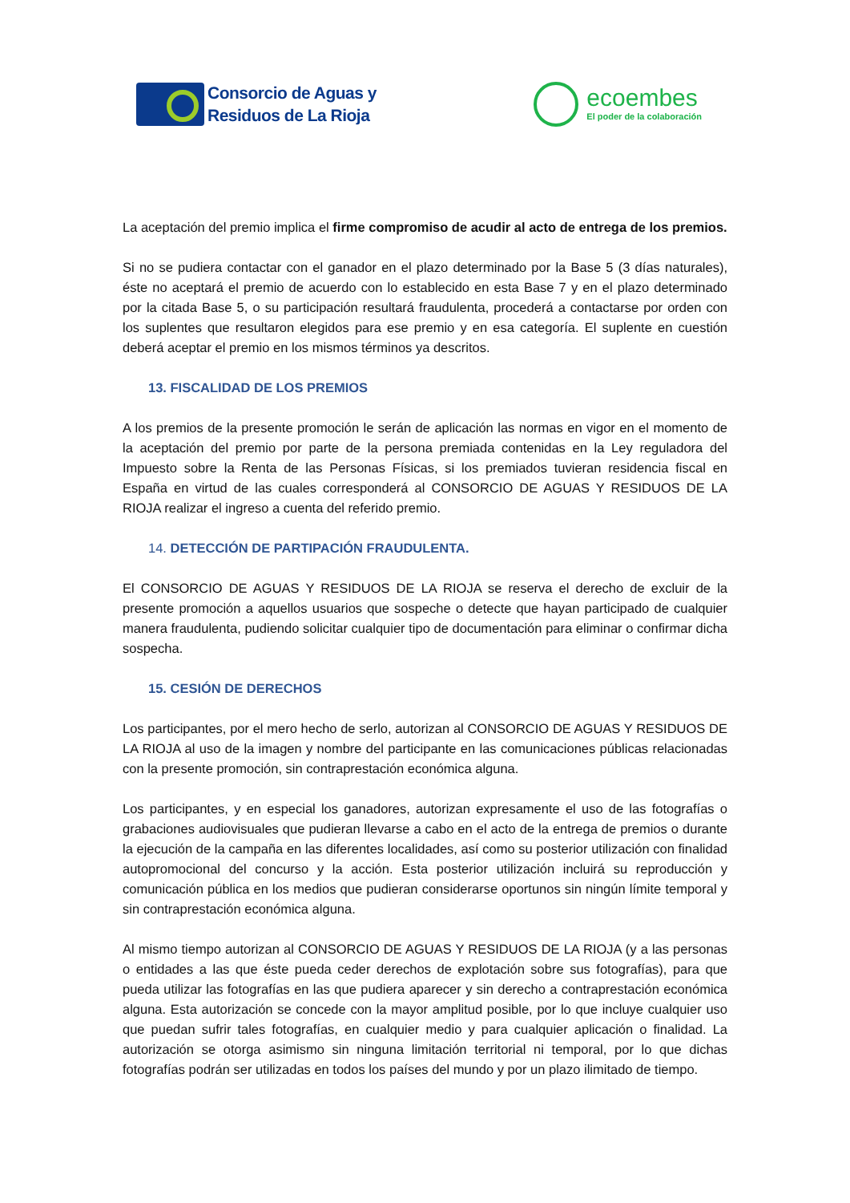Consorcio de Aguas y
Residuos de La Rioja
ecoembes
El poder de la colaboración
La aceptación del premio implica el firme compromiso de acudir al acto de entrega de los premios.
Si no se pudiera contactar con el ganador en el plazo determinado por la Base 5 (3 días naturales), éste no aceptará el premio de acuerdo con lo establecido en esta Base 7 y en el plazo determinado por la citada Base 5, o su participación resultará fraudulenta, procederá a contactarse por orden con los suplentes que resultaron elegidos para ese premio y en esa categoría. El suplente en cuestión deberá aceptar el premio en los mismos términos ya descritos.
13. FISCALIDAD DE LOS PREMIOS
A los premios de la presente promoción le serán de aplicación las normas en vigor en el momento de la aceptación del premio por parte de la persona premiada contenidas en la Ley reguladora del Impuesto sobre la Renta de las Personas Físicas, si los premiados tuvieran residencia fiscal en España en virtud de las cuales corresponderá al CONSORCIO DE AGUAS Y RESIDUOS DE LA RIOJA realizar el ingreso a cuenta del referido premio.
14. DETECCIÓN DE PARTIPACIÓN FRAUDULENTA.
El CONSORCIO DE AGUAS Y RESIDUOS DE LA RIOJA se reserva el derecho de excluir de la presente promoción a aquellos usuarios que sospeche o detecte que hayan participado de cualquier manera fraudulenta, pudiendo solicitar cualquier tipo de documentación para eliminar o confirmar dicha sospecha.
15. CESIÓN DE DERECHOS
Los participantes, por el mero hecho de serlo, autorizan al CONSORCIO DE AGUAS Y RESIDUOS DE LA RIOJA al uso de la imagen y nombre del participante en las comunicaciones públicas relacionadas con la presente promoción, sin contraprestación económica alguna.
Los participantes, y en especial los ganadores, autorizan expresamente el uso de las fotografías o grabaciones audiovisuales que pudieran llevarse a cabo en el acto de la entrega de premios o durante la ejecución de la campaña en las diferentes localidades, así como su posterior utilización con finalidad autopromocional del concurso y la acción. Esta posterior utilización incluirá su reproducción y comunicación pública en los medios que pudieran considerarse oportunos sin ningún límite temporal y sin contraprestación económica alguna.
Al mismo tiempo autorizan al CONSORCIO DE AGUAS Y RESIDUOS DE LA RIOJA (y a las personas o entidades a las que éste pueda ceder derechos de explotación sobre sus fotografías), para que pueda utilizar las fotografías en las que pudiera aparecer y sin derecho a contraprestación económica alguna. Esta autorización se concede con la mayor amplitud posible, por lo que incluye cualquier uso que puedan sufrir tales fotografías, en cualquier medio y para cualquier aplicación o finalidad. La autorización se otorga asimismo sin ninguna limitación territorial ni temporal, por lo que dichas fotografías podrán ser utilizadas en todos los países del mundo y por un plazo ilimitado de tiempo.